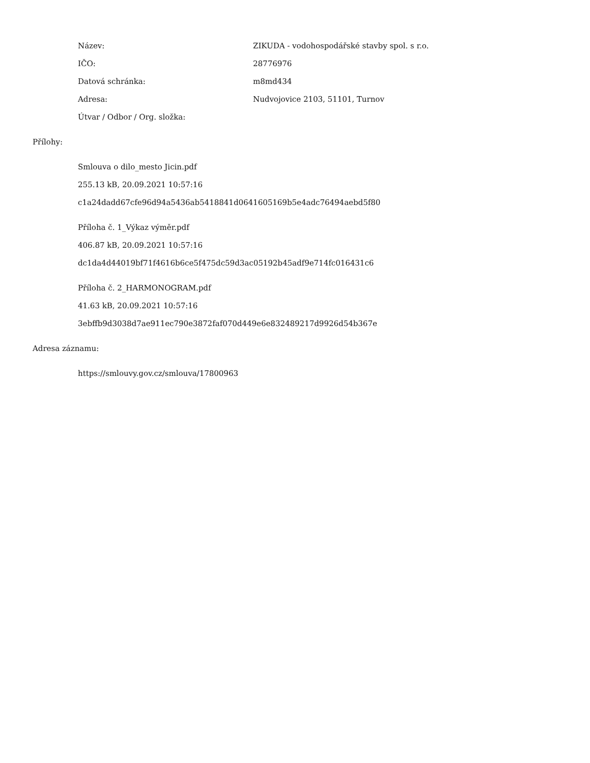Název: ZIKUDA - vodohospodářské stavby spol. s r.o.
IČO: 28776976
Datová schránka: m8md434
Adresa: Nudvojovice 2103, 51101, Turnov
Útvar / Odbor / Org. složka:
Přílohy:
Smlouva o dilo_mesto Jicin.pdf
255.13 kB, 20.09.2021 10:57:16
c1a24dadd67cfe96d94a5436ab5418841d0641605169b5e4adc76494aebd5f80
Příloha č. 1_Výkaz výměr.pdf
406.87 kB, 20.09.2021 10:57:16
dc1da4d44019bf71f4616b6ce5f475dc59d3ac05192b45adf9e714fc016431c6
Příloha č. 2_HARMONOGRAM.pdf
41.63 kB, 20.09.2021 10:57:16
3ebffb9d3038d7ae911ec790e3872faf070d449e6e832489217d9926d54b367e
Adresa záznamu:
https://smlouvy.gov.cz/smlouva/17800963